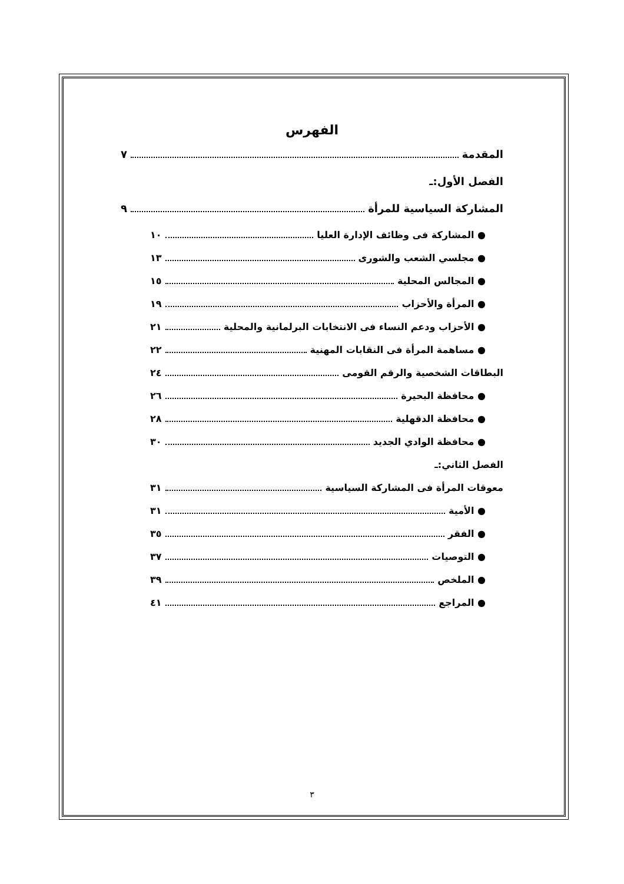الفهرس
المقدمة ٧
الفصل الأول:ـ
المشاركة السياسية للمرأة ٩
● المشاركة فى وظائف الإدارة العليا ١٠
● مجلسي الشعب والشورى ١٣
● المجالس المحلية ١٥
● المرأة والأحزاب ١٩
● الأحزاب ودعم النساء فى الانتخابات البرلمانية والمحلية ٢١
● مساهمة المرأة فى النقابات المهنية ٢٢
البطاقات الشخصية والرقم القومى ٢٤
● محافظة البحيرة ٢٦
● محافظة الدقهلية ٢٨
● محافظة الوادي الجديد ٣٠
الفصل الثاني:ـ
معوقات المرأة فى المشاركة السياسية ٣١
● الأمية ٣١
● الفقر ٣٥
● التوصيات ٣٧
● الملخص ٣٩
● المراجع ٤١
٣